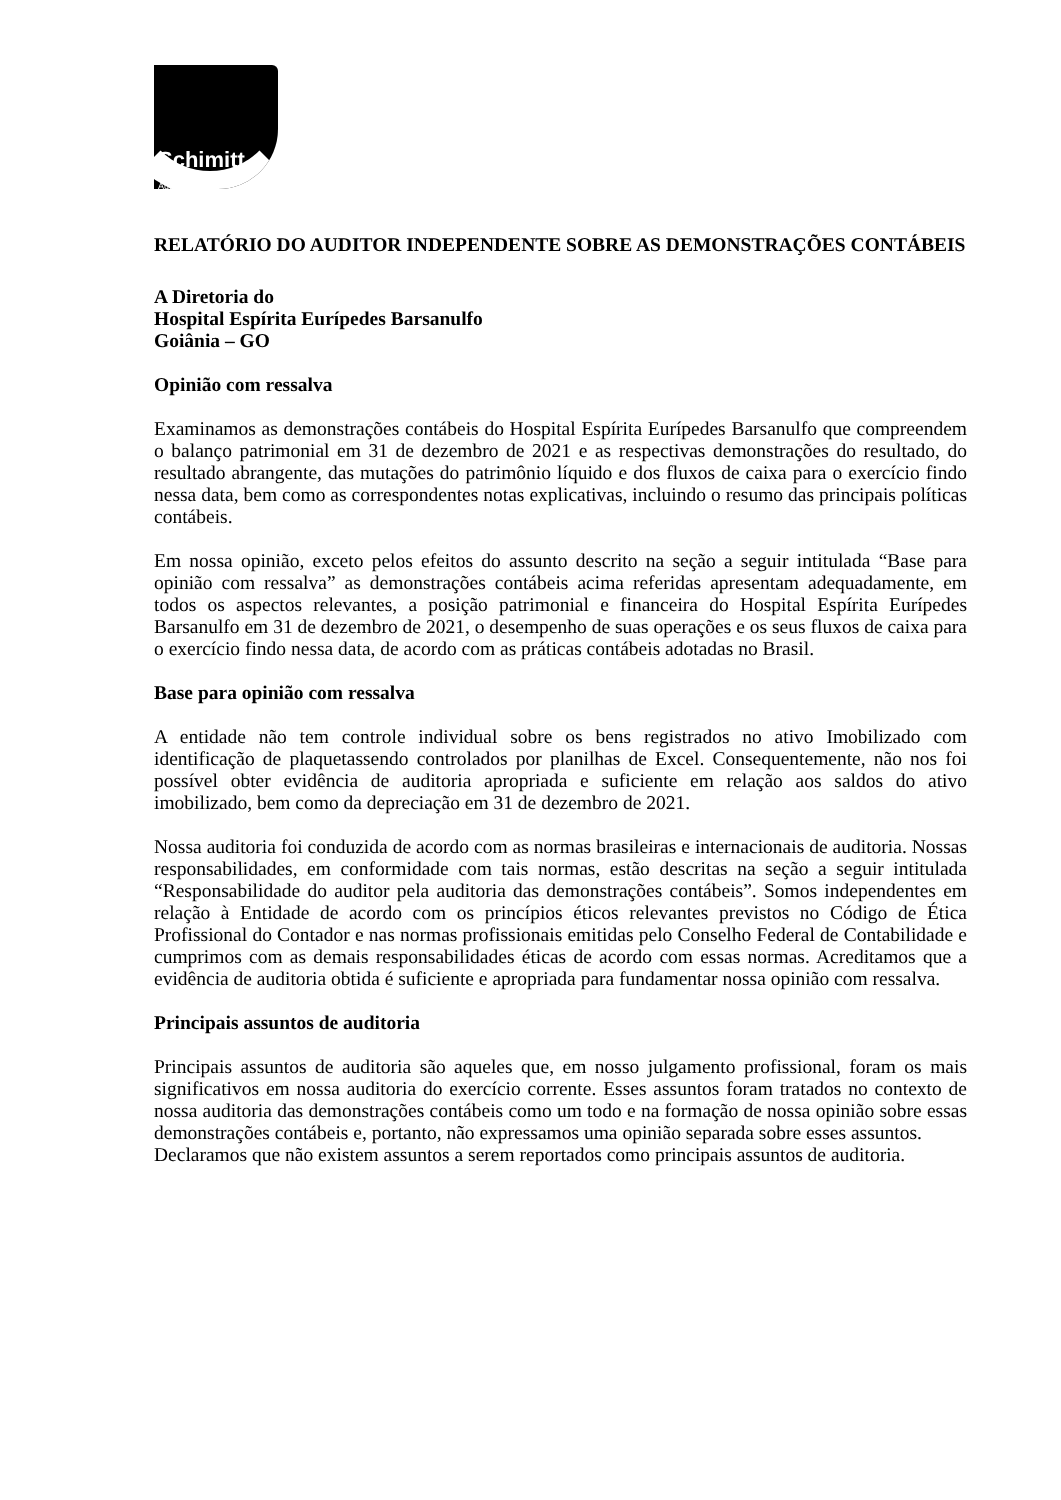Schimitt
Auditores
RELATÓRIO DO AUDITOR INDEPENDENTE SOBRE AS DEMONSTRAÇÕES CONTÁBEIS
A Diretoria do
Hospital Espírita Eurípedes Barsanulfo
Goiânia – GO
Opinião com ressalva
Examinamos as demonstrações contábeis do Hospital Espírita Eurípedes Barsanulfo que compreendem o balanço patrimonial em 31 de dezembro de 2021 e as respectivas demonstrações do resultado, do resultado abrangente, das mutações do patrimônio líquido e dos fluxos de caixa para o exercício findo nessa data, bem como as correspondentes notas explicativas, incluindo o resumo das principais políticas contábeis.
Em nossa opinião, exceto pelos efeitos do assunto descrito na seção a seguir intitulada “Base para opinião com ressalva” as demonstrações contábeis acima referidas apresentam adequadamente, em todos os aspectos relevantes, a posição patrimonial e financeira do Hospital Espírita Eurípedes Barsanulfo em 31 de dezembro de 2021, o desempenho de suas operações e os seus fluxos de caixa para o exercício findo nessa data, de acordo com as práticas contábeis adotadas no Brasil.
Base para opinião com ressalva
A entidade não tem controle individual sobre os bens registrados no ativo Imobilizado com identificação de plaquetassendo controlados por planilhas de Excel. Consequentemente, não nos foi possível obter evidência de auditoria apropriada e suficiente em relação aos saldos do ativo imobilizado, bem como da depreciação em 31 de dezembro de 2021.
Nossa auditoria foi conduzida de acordo com as normas brasileiras e internacionais de auditoria. Nossas responsabilidades, em conformidade com tais normas, estão descritas na seção a seguir intitulada “Responsabilidade do auditor pela auditoria das demonstrações contábeis”. Somos independentes em relação à Entidade de acordo com os princípios éticos relevantes previstos no Código de Ética Profissional do Contador e nas normas profissionais emitidas pelo Conselho Federal de Contabilidade e cumprimos com as demais responsabilidades éticas de acordo com essas normas. Acreditamos que a evidência de auditoria obtida é suficiente e apropriada para fundamentar nossa opinião com ressalva.
Principais assuntos de auditoria
Principais assuntos de auditoria são aqueles que, em nosso julgamento profissional, foram os mais significativos em nossa auditoria do exercício corrente. Esses assuntos foram tratados no contexto de nossa auditoria das demonstrações contábeis como um todo e na formação de nossa opinião sobre essas demonstrações contábeis e, portanto, não expressamos uma opinião separada sobre esses assuntos.
Declaramos que não existem assuntos a serem reportados como principais assuntos de auditoria.